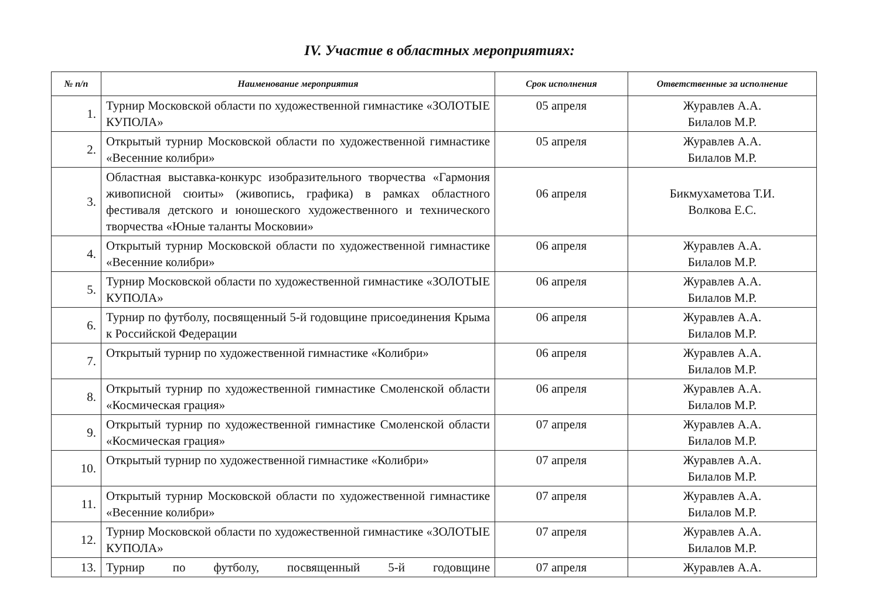IV. Участие в областных мероприятиях:
| № п/п | Наименование мероприятия | Срок исполнения | Ответственные за исполнение |
| --- | --- | --- | --- |
| 1. | Турнир Московской области по художественной гимнастике «ЗОЛОТЫЕ КУПОЛА» | 05 апреля | Журавлев А.А. Билалов М.Р. |
| 2. | Открытый турнир Московской области по художественной гимнастике «Весенние колибри» | 05 апреля | Журавлев А.А. Билалов М.Р. |
| 3. | Областная выставка-конкурс изобразительного творчества «Гармония живописной сюиты» (живопись, графика) в рамках областного фестиваля детского и юношеского художественного и технического творчества «Юные таланты Московии» | 06 апреля | Бикмухаметова Т.И. Волкова Е.С. |
| 4. | Открытый турнир Московской области по художественной гимнастике «Весенние колибри» | 06 апреля | Журавлев А.А. Билалов М.Р. |
| 5. | Турнир Московской области по художественной гимнастике «ЗОЛОТЫЕ КУПОЛА» | 06 апреля | Журавлев А.А. Билалов М.Р. |
| 6. | Турнир по футболу, посвященный 5-й годовщине присоединения Крыма к Российской Федерации | 06 апреля | Журавлев А.А. Билалов М.Р. |
| 7. | Открытый турнир по художественной гимнастике «Колибри» | 06 апреля | Журавлев А.А. Билалов М.Р. |
| 8. | Открытый турнир по художественной гимнастике Смоленской области «Космическая грация» | 06 апреля | Журавлев А.А. Билалов М.Р. |
| 9. | Открытый турнир по художественной гимнастике Смоленской области «Космическая грация» | 07 апреля | Журавлев А.А. Билалов М.Р. |
| 10. | Открытый турнир по художественной гимнастике «Колибри» | 07 апреля | Журавлев А.А. Билалов М.Р. |
| 11. | Открытый турнир Московской области по художественной гимнастике «Весенние колибри» | 07 апреля | Журавлев А.А. Билалов М.Р. |
| 12. | Турнир Московской области по художественной гимнастике «ЗОЛОТЫЕ КУПОЛА» | 07 апреля | Журавлев А.А. Билалов М.Р. |
| 13. | Турнир по футболу, посвященный 5-й годовщине | 07 апреля | Журавлев А.А. |